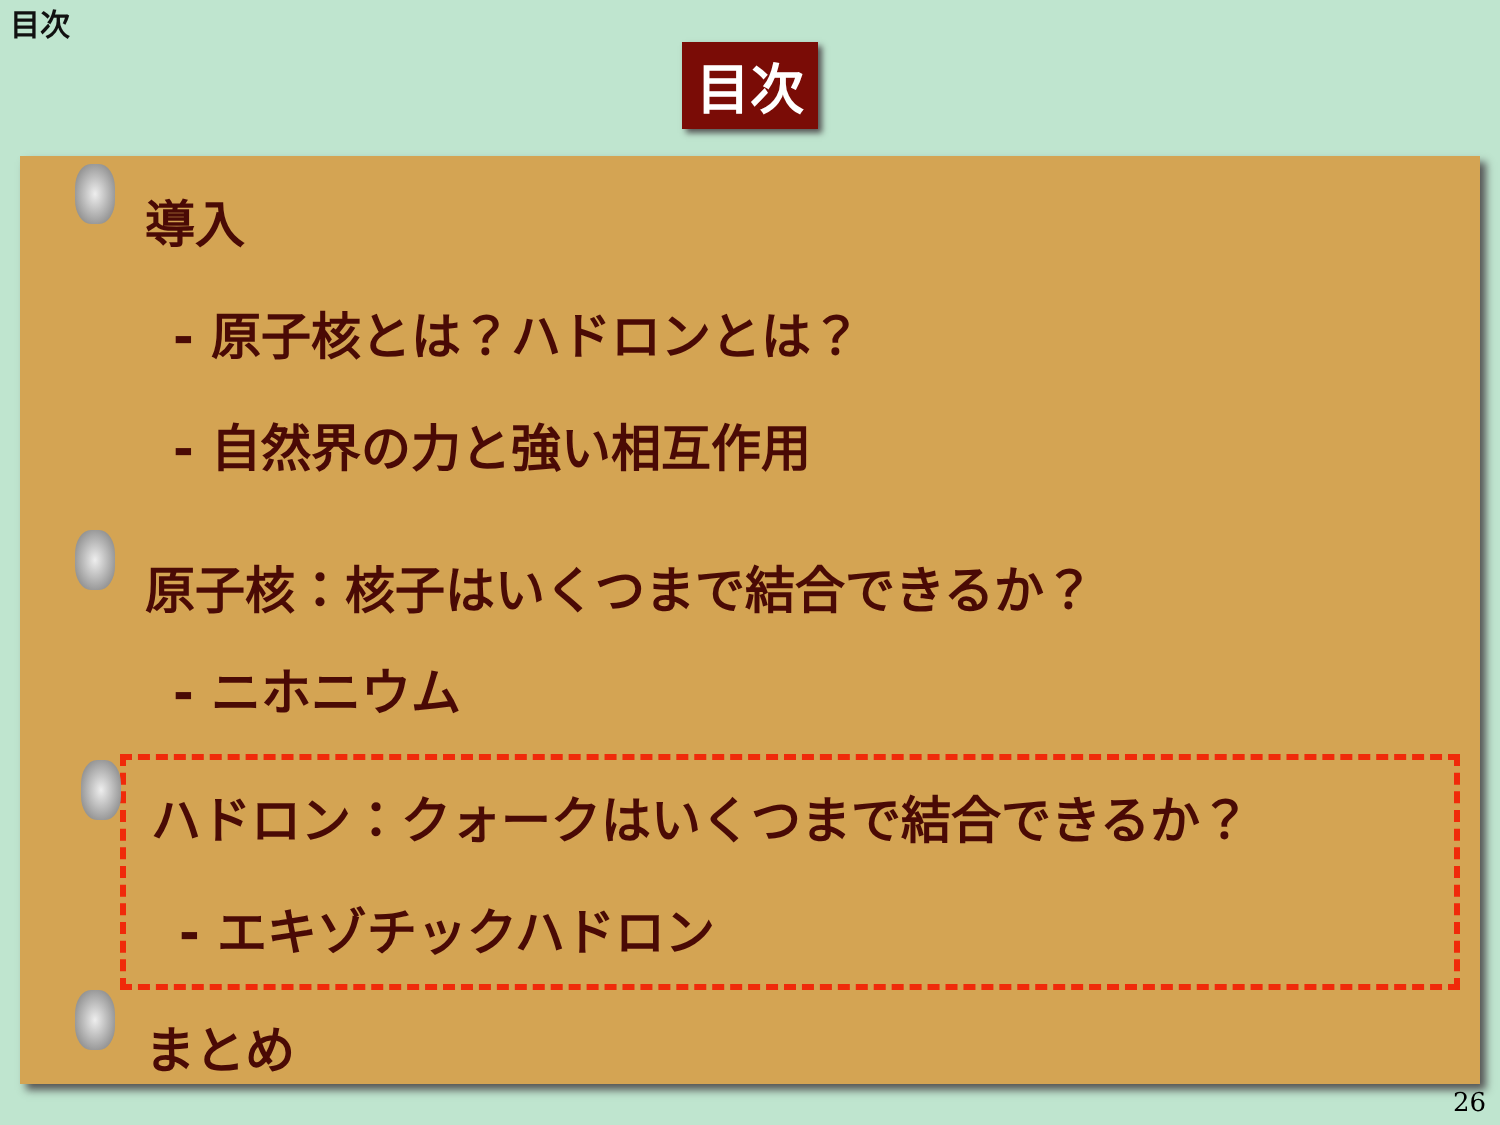目次
目次
導入
- 原子核とは？ハドロンとは？
- 自然界の力と強い相互作用
原子核：核子はいくつまで結合できるか？
- ニホニウム
ハドロン：クォークはいくつまで結合できるか？
- エキゾチックハドロン
まとめ
26